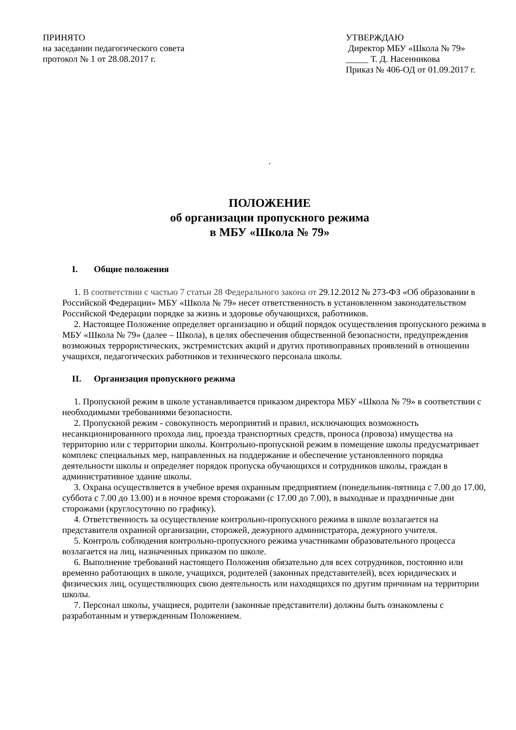ПРИНЯТО
на заседании педагогического совета
протокол № 1 от 28.08.2017 г.
УТВЕРЖДАЮ
Директор МБУ «Школа № 79»
_____ Т. Д. Насенникова
Приказ № 406-ОД от 01.09.2017 г.
.
ПОЛОЖЕНИЕ
об организации пропускного режима
в МБУ «Школа № 79»
I. Общие положения
1. В соответствии с частью 7 статьи 28 Федерального закона от 29.12.2012 № 273-ФЗ «Об образовании в Российской Федерации» МБУ «Школа № 79» несет ответственность в установленном законодательством Российской Федерации порядке за жизнь и здоровье обучающихся, работников.
2. Настоящее Положение определяет организацию и общий порядок осуществления пропускного режима в МБУ «Школа № 79» (далее – Школа), в целях обеспечения общественной безопасности, предупреждения возможных террористических, экстремистских акций и других противоправных проявлений в отношении учащихся, педагогических работников и технического персонала школы.
II. Организация пропускного режима
1. Пропускной режим в школе устанавливается приказом директора МБУ «Школа № 79» в соответствии с необходимыми требованиями безопасности.
2. Пропускной режим - совокупность мероприятий и правил, исключающих возможность несанкционированного прохода лиц, проезда транспортных средств, проноса (провоза) имущества на территорию или с территории школы. Контрольно-пропускной режим в помещение школы предусматривает комплекс специальных мер, направленных на поддержание и обеспечение установленного порядка деятельности школы и определяет порядок пропуска обучающихся и сотрудников школы, граждан в административное здание школы.
3. Охрана осуществляется в учебное время охранным предприятием (понедельник-пятница с 7.00 до 17.00, суббота с 7.00 до 13.00) и в ночное время сторожами (с 17.00 до 7.00), в выходные и праздничные дни сторожами (круглосуточно по графику).
4. Ответственность за осуществление контрольно-пропускного режима в школе возлагается на представителя охранной организации, сторожей, дежурного администратора, дежурного учителя.
5. Контроль соблюдения контрольно-пропускного режима участниками образовательного процесса возлагается на лиц, назначенных приказом по школе.
6. Выполнение требований настоящего Положения обязательно для всех сотрудников, постоянно или временно работающих в школе, учащихся, родителей (законных представителей), всех юридических и физических лиц, осуществляющих свою деятельность или находящихся по другим причинам на территории школы.
7. Персонал школы, учащиеся, родители (законные представители) должны быть ознакомлены с разработанным и утвержденным Положением.